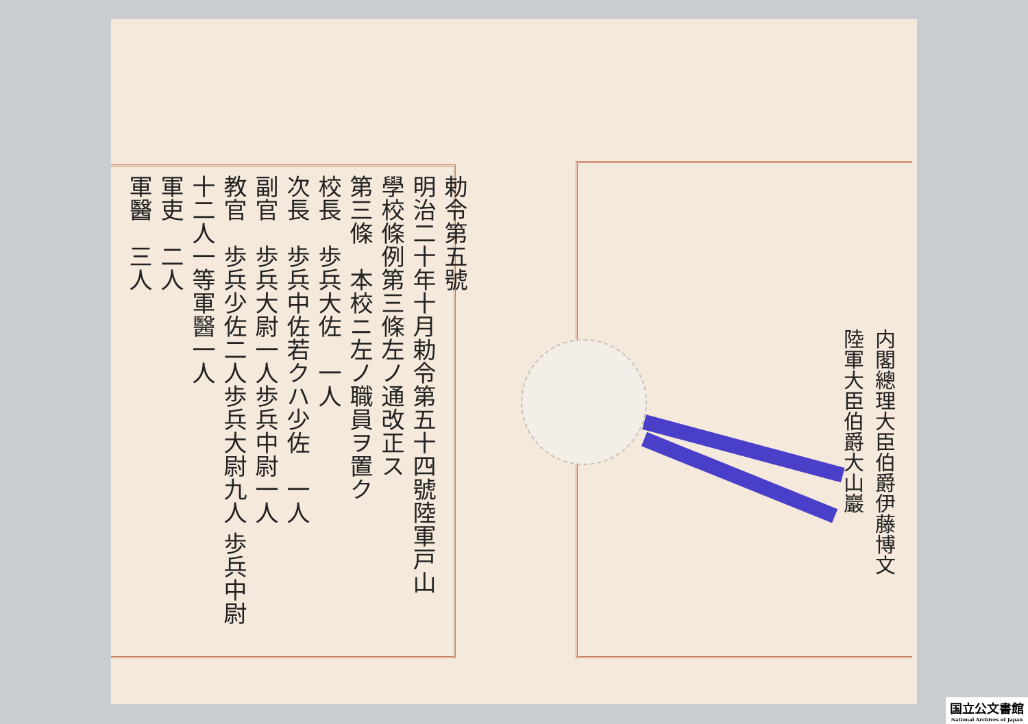勅令第五號
明治二十年十月勅令第五十四號陸軍戸山
學校條例第三條左ノ通改正ス
第三條　本校ニ左ノ職員ヲ置ク
校長　歩兵大佐　一人
次長　歩兵中佐若クハ少佐　一人
副官　歩兵大尉一人歩兵中尉一人
教官　歩兵少佐二人歩兵大尉九人 歩兵中尉十二人一等軍醫一人
軍吏　二人
軍醫　三人
内閣總理大臣伯爵伊藤博文
陸軍大臣伯爵大山巖
国立公文書館
National Archives of Japan